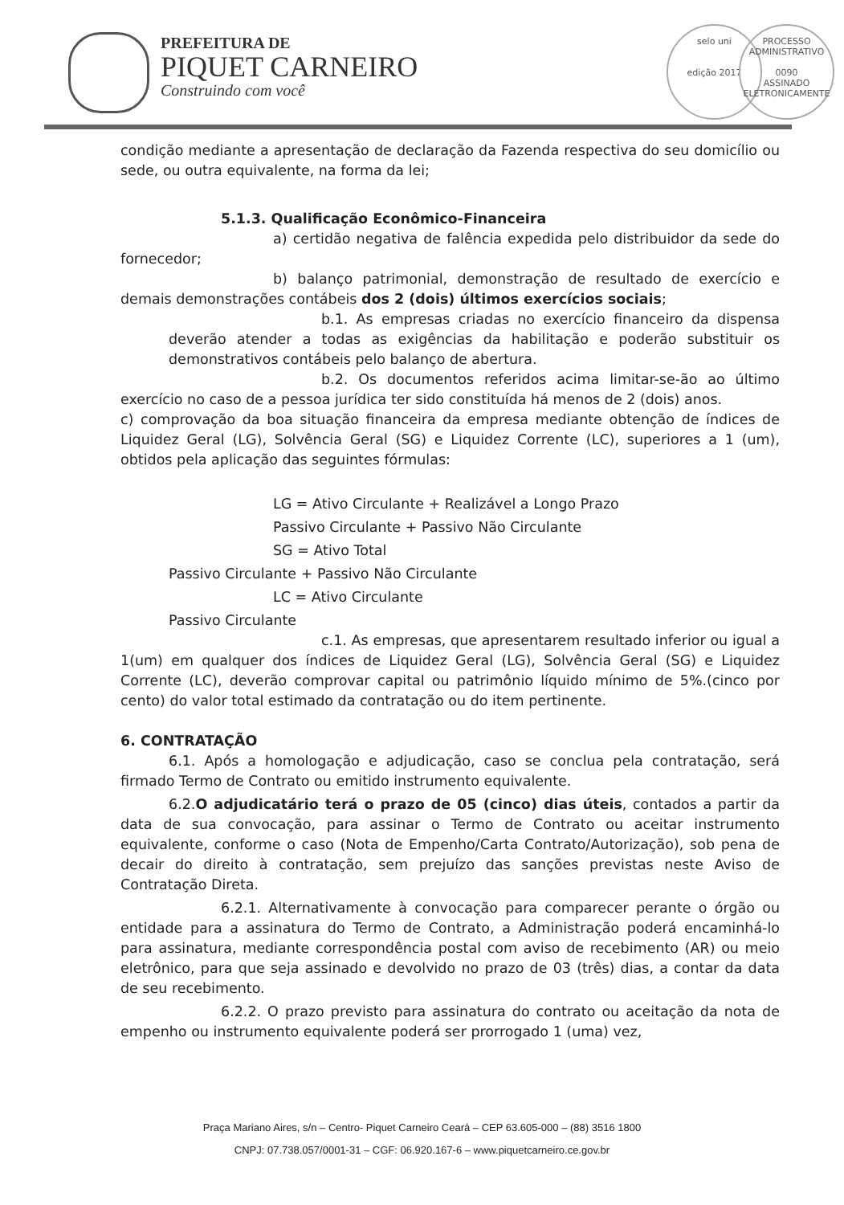PREFEITURA DE
PIQUET CARNEIRO
Construindo com você
selo uni
edição 2017
PROCESSO ADMINISTRATIVO
0090
ASSINADO ELETRONICAMENTE
condição mediante a apresentação de declaração da Fazenda respectiva do seu domicílio ou sede, ou outra equivalente, na forma da lei;
5.1.3. Qualificação Econômico-Financeira
a) certidão negativa de falência expedida pelo distribuidor da sede do fornecedor;
b) balanço patrimonial, demonstração de resultado de exercício e demais demonstrações contábeis dos 2 (dois) últimos exercícios sociais;
b.1. As empresas criadas no exercício financeiro da dispensa deverão atender a todas as exigências da habilitação e poderão substituir os demonstrativos contábeis pelo balanço de abertura.
b.2. Os documentos referidos acima limitar-se-ão ao último exercício no caso de a pessoa jurídica ter sido constituída há menos de 2 (dois) anos.
c) comprovação da boa situação financeira da empresa mediante obtenção de índices de Liquidez Geral (LG), Solvência Geral (SG) e Liquidez Corrente (LC), superiores a 1 (um), obtidos pela aplicação das seguintes fórmulas:
LG = Ativo Circulante + Realizável a Longo Prazo
Passivo Circulante + Passivo Não Circulante
SG = Ativo Total
Passivo Circulante + Passivo Não Circulante
LC = Ativo Circulante
Passivo Circulante
c.1. As empresas, que apresentarem resultado inferior ou igual a 1(um) em qualquer dos índices de Liquidez Geral (LG), Solvência Geral (SG) e Liquidez Corrente (LC), deverão comprovar capital ou patrimônio líquido mínimo de 5%.(cinco por cento) do valor total estimado da contratação ou do item pertinente.
6. CONTRATAÇÃO
6.1. Após a homologação e adjudicação, caso se conclua pela contratação, será firmado Termo de Contrato ou emitido instrumento equivalente.
6.2.O adjudicatário terá o prazo de 05 (cinco) dias úteis, contados a partir da data de sua convocação, para assinar o Termo de Contrato ou aceitar instrumento equivalente, conforme o caso (Nota de Empenho/Carta Contrato/Autorização), sob pena de decair do direito à contratação, sem prejuízo das sanções previstas neste Aviso de Contratação Direta.
6.2.1. Alternativamente à convocação para comparecer perante o órgão ou entidade para a assinatura do Termo de Contrato, a Administração poderá encaminhá-lo para assinatura, mediante correspondência postal com aviso de recebimento (AR) ou meio eletrônico, para que seja assinado e devolvido no prazo de 03 (três) dias, a contar da data de seu recebimento.
6.2.2. O prazo previsto para assinatura do contrato ou aceitação da nota de empenho ou instrumento equivalente poderá ser prorrogado 1 (uma) vez,
Praça Mariano Aires, s/n – Centro- Piquet Carneiro Ceará – CEP 63.605-000 – (88) 3516 1800
CNPJ: 07.738.057/0001-31 – CGF: 06.920.167-6 – www.piquetcarneiro.ce.gov.br